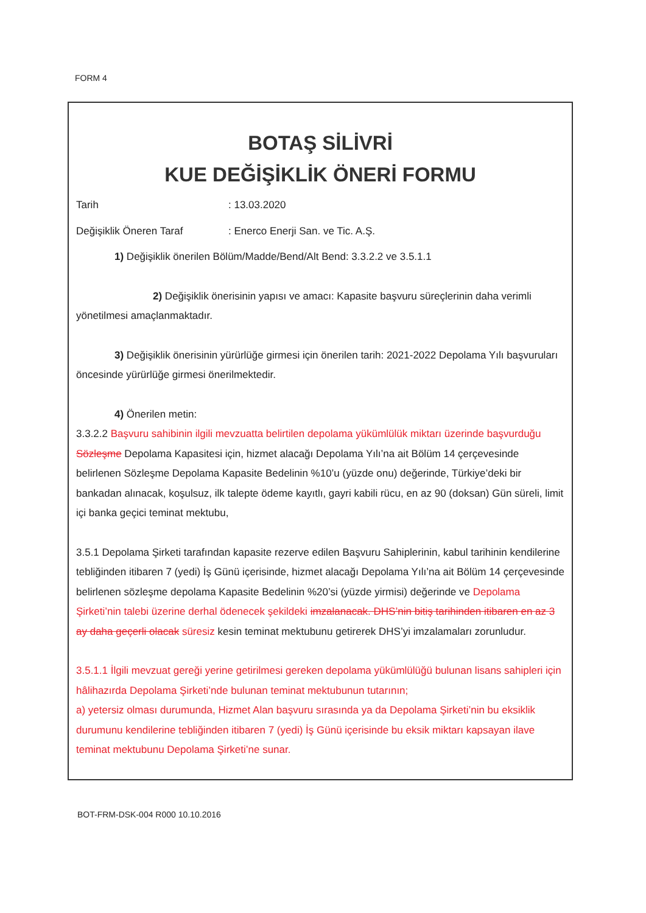FORM 4
BOTAŞ SİLİVRİ
KUE DEĞİŞİKLİK ÖNERİ FORMU
Tarih: 13.03.2020
Değişiklik Öneren Taraf: Enerco Enerji San. ve Tic. A.Ş.
1) Değişiklik önerilen Bölüm/Madde/Bend/Alt Bend: 3.3.2.2 ve 3.5.1.1
2) Değişiklik önerisinin yapısı ve amacı: Kapasite başvuru süreçlerinin daha verimli yönetilmesi amaçlanmaktadır.
3) Değişiklik önerisinin yürürlüğe girmesi için önerilen tarih: 2021-2022 Depolama Yılı başvuruları öncesinde yürürlüğe girmesi önerilmektedir.
4) Önerilen metin:
3.3.2.2 Başvuru sahibinin ilgili mevzuatta belirtilen depolama yükümlülük miktarı üzerinde başvurduğu Sözleşme Depolama Kapasitesi için, hizmet alacağı Depolama Yılı’na ait Bölüm 14 çerçevesinde belirlenen Sözleşme Depolama Kapasite Bedelinin %10’u (yüzde onu) değerinde, Türkiye’deki bir bankadan alınacak, koşulsuz, ilk talepte ödeme kayıtlı, gayri kabili rücu, en az 90 (doksan) Gün süreli, limit içi banka geçici teminat mektubu,
3.5.1 Depolama Şirketi tarafından kapasite rezerve edilen Başvuru Sahiplerinin, kabul tarihinin kendilerine tebliğinden itibaren 7 (yedi) İş Günü içerisinde, hizmet alacağı Depolama Yılı’na ait Bölüm 14 çerçevesinde belirlenen sözleşme depolama Kapasite Bedelinin %20’si (yüzde yirmisi) değerinde ve Depolama Şirketi’nin talebi üzerine derhal ödenecek şekildeki imzalanacak. DHS’nin bitiş tarihinden itibaren en az 3 ay daha geçerli olacak süresiz kesin teminat mektubunu getirerek DHS’yi imzalamaları zorunludur.
3.5.1.1 İlgili mevzuat gereği yerine getirilmesi gereken depolama yükümlülüğü bulunan lisans sahipleri için hâlihazırda Depolama Şirketi’nde bulunan teminat mektubunun tutarının;
a) yetersiz olması durumunda, Hizmet Alan başvuru sırasında ya da Depolama Şirketi’nin bu eksiklik durumunu kendilerine tebliğinden itibaren 7 (yedi) İş Günü içerisinde bu eksik miktarı kapsayan ilave teminat mektubunu Depolama Şirketi’ne sunar.
BOT-FRM-DSK-004 R000 10.10.2016